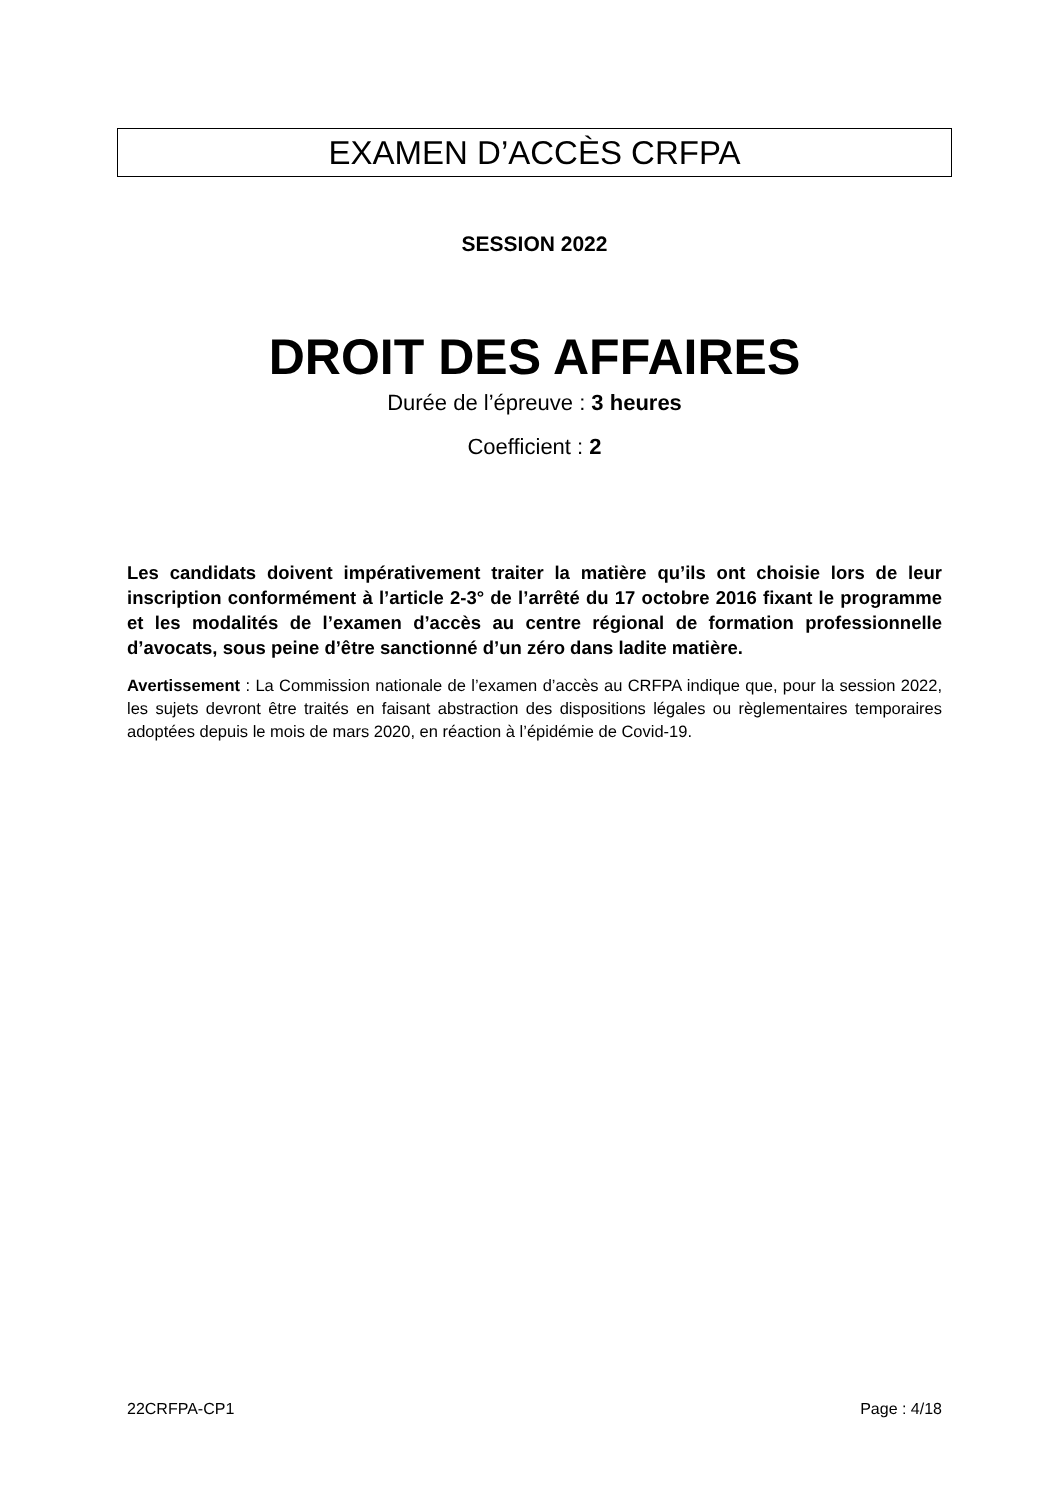EXAMEN D’ACCÈS CRFPA
SESSION 2022
DROIT DES AFFAIRES
Durée de l’épreuve : 3 heures
Coefficient : 2
Les candidats doivent impérativement traiter la matière qu’ils ont choisie lors de leur inscription conformément à l’article 2-3° de l’arrêté du 17 octobre 2016 fixant le programme et les modalités de l’examen d’accès au centre régional de formation professionnelle d’avocats, sous peine d’être sanctionné d’un zéro dans ladite matière.
Avertissement : La Commission nationale de l’examen d’accès au CRFPA indique que, pour la session 2022, les sujets devront être traités en faisant abstraction des dispositions légales ou règlementaires temporaires adoptées depuis le mois de mars 2020, en réaction à l’épidémie de Covid-19.
22CRFPA-CP1 Page : 4/18